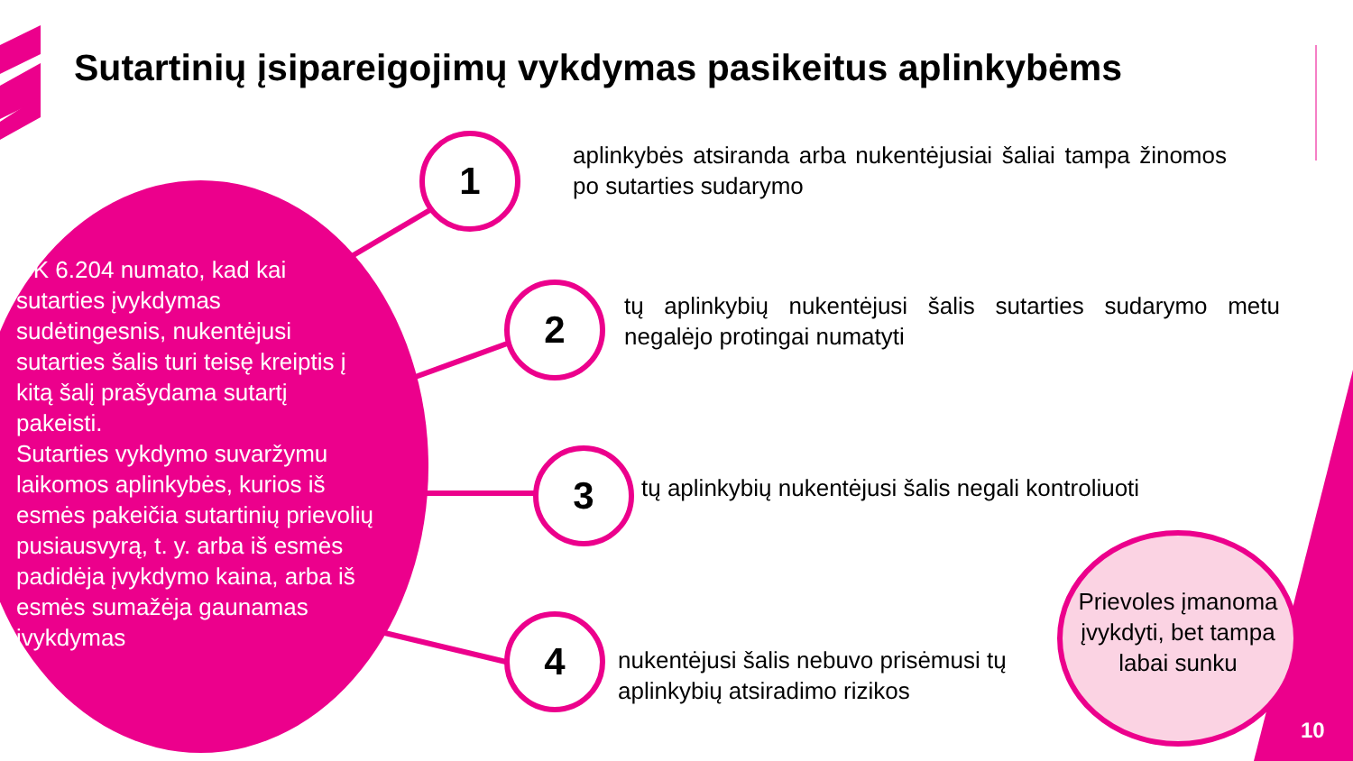Sutartinių įsipareigojimų vykdymas pasikeitus aplinkybėms
CK 6.204 numato, kad kai sutarties įvykdymas sudėtingesnis, nukentėjusi sutarties šalis turi teisę kreiptis į kitą šalį prašydama sutartį pakeisti.
Sutarties vykdymo suvaržymu laikomos aplinkybės, kurios iš esmės pakeičia sutartinių prievolių pusiausvyrą, t. y. arba iš esmės padidėja įvykdymo kaina, arba iš esmės sumažėja gaunamas įvykdymas
1
aplinkybės atsiranda arba nukentėjusiai šaliai tampa žinomos po sutarties sudarymo
2
tų aplinkybių nukentėjusi šalis sutarties sudarymo metu negalėjo protingai numatyti
3
tų aplinkybių nukentėjusi šalis negali kontroliuoti
4
nukentėjusi šalis nebuvo prisėmusi tų aplinkybių atsiradimo rizikos
Prievoles įmanoma įvykdyti, bet tampa labai sunku
10